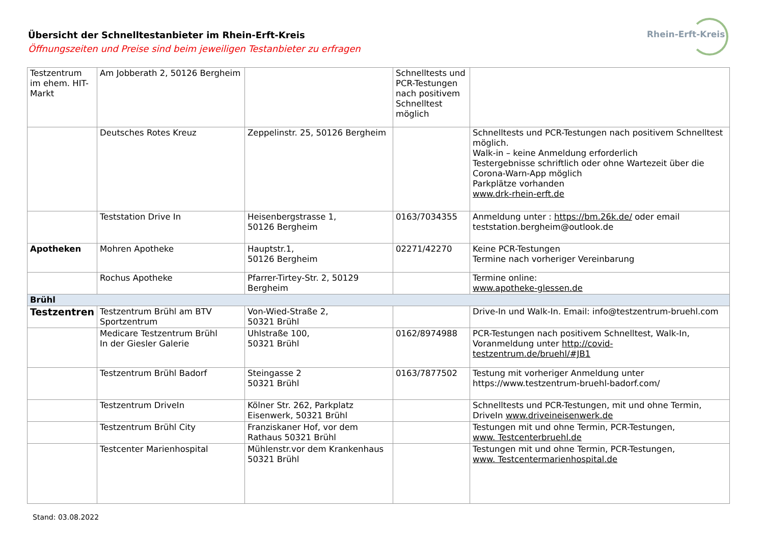Übersicht der Schnelltestanbieter im Rhein-Erft-Kreis
Öffnungszeiten und Preise sind beim jeweiligen Testanbieter zu erfragen
Rhein-Erft-Kreis
| Testzentrum im ehem. HIT-Markt | Am Jobberath 2, 50126 Bergheim | | Schnelltests und PCR-Testungen nach positivem Schnelltest möglich | |
| | Deutsches Rotes Kreuz | Zeppelinstr. 25, 50126 Bergheim | | Schnelltests und PCR-Testungen nach positivem Schnelltest möglich. Walk-in – keine Anmeldung erforderlich Testergebnisse schriftlich oder ohne Wartezeit über die Corona-Warn-App möglich Parkplätze vorhanden www.drk-rhein-erft.de |
| | Teststation Drive In | Heisenbergstrasse 1, 50126 Bergheim | 0163/7034355 | Anmeldung unter : https://bm.26k.de/ oder email teststation.bergheim@outlook.de |
| Apotheken | Mohren Apotheke | Hauptstr.1, 50126 Bergheim | 02271/42270 | Keine PCR-Testungen Termine nach vorheriger Vereinbarung |
| | Rochus Apotheke | Pfarrer-Tirtey-Str. 2, 50129 Bergheim | | Termine online: www.apotheke-glessen.de |
| Brühl | | | | |
| Testzentren | Testzentrum Brühl am BTV Sportzentrum | Von-Wied-Straße 2, 50321 Brühl | | Drive-In und Walk-In. Email: info@testzentrum-bruehl.com |
| | Medicare Testzentrum Brühl In der Giesler Galerie | Uhlstraße 100, 50321 Brühl | 0162/8974988 | PCR-Testungen nach positivem Schnelltest, Walk-In, Voranmeldung unter http://covid-testzentrum.de/bruehl/#JB1 |
| | Testzentrum Brühl Badorf | Steingasse 2 50321 Brühl | 0163/7877502 | Testung mit vorheriger Anmeldung unter https://www.testzentrum-bruehl-badorf.com/ |
| | Testzentrum DriveIn | Kölner Str. 262, Parkplatz Eisenwerk, 50321 Brühl | | Schnelltests und PCR-Testungen, mit und ohne Termin, DriveIn www.driveineisenwerk.de |
| | Testzentrum Brühl City | Franziskaner Hof, vor dem Rathaus 50321 Brühl | | Testungen mit und ohne Termin, PCR-Testungen, www. Testcenterbruehl.de |
| | Testcenter Marienhospital | Mühlenstr.vor dem Krankenhaus 50321 Brühl | | Testungen mit und ohne Termin, PCR-Testungen, www. Testcentermarienhospital.de |
Stand: 03.08.2022